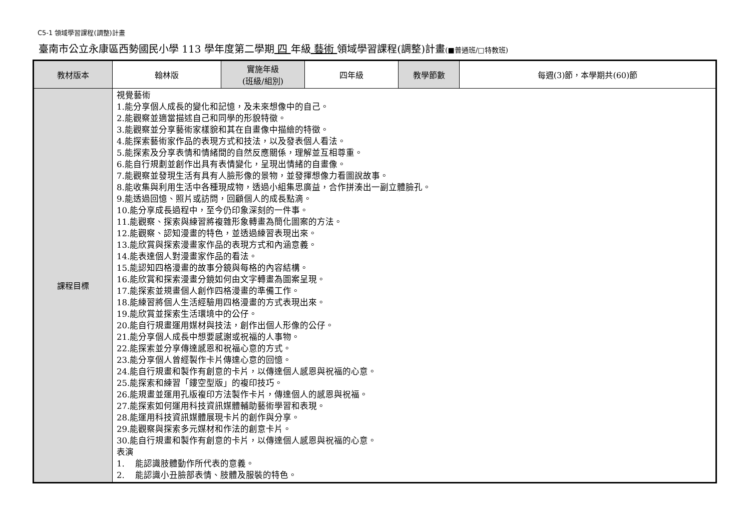C5-1 領域學習課程(調整)計畫
臺南市公立永康區西勢國民小學 113 學年度第二學期 四 年級 藝術 領域學習課程(調整)計畫(■普通班/□特教班)
| 教材版本 | 翰林版 | 實施年級 (班級/組別) | 四年級 | 教學節數 | 每週(3)節，本學期共(60)節 |
| 課程目標 | 視覺藝術 1.能分享個人成長的變化和記憶，及未來想像中的自己。 2.能觀察並適當描述自己和同學的形貌特徵。 3.能觀察並分享藝術家樣貌和其在自畫像中描繪的特徵。 4.能探索藝術家作品的表現方式和技法，以及發表個人看法。 5.能探索及分享表情和情緒間的自然反應關係，理解並互相尊重。 6.能自行規劃並創作出具有表情變化，呈現出情緒的自畫像。 7.能觀察並發現生活有具有人臉形像的景物，並發揮想像力看圖說故事。 8.能收集與利用生活中各種現成物，透過小組集思廣益，合作拼湊出一副立體臉孔。 9.能透過回憶、照片或訪問，回顧個人的成長點滴。 10.能分享成長過程中，至今仍印象深刻的一件事。 11.能觀察、探索與練習將複雜形象轉畫為簡化圖案的方法。 12.能觀察、認知漫畫的特色，並透過練習表現出來。 13.能欣賞與探索漫畫家作品的表現方式和內涵意義。 14.能表達個人對漫畫家作品的看法。 15.能認知四格漫畫的故事分鏡與每格的內容結構。 16.能欣賞和探索漫畫分鏡如何由文字轉畫為圖案呈現。 17.能探索並規畫個人創作四格漫畫的準備工作。 18.能練習將個人生活經驗用四格漫畫的方式表現出來。 19.能欣賞並探索生活環境中的公仔。 20.能自行規畫運用媒材與技法，創作出個人形像的公仔。 21.能分享個人成長中想要感謝或祝福的人事物。 22.能探索並分享傳達感恩和祝福心意的方式。 23.能分享個人曾經製作卡片傳達心意的回憶。 24.能自行規畫和製作有創意的卡片，以傳達個人感恩與祝福的心意。 25.能探索和練習「鏤空型版」的複印技巧。 26.能規畫並運用孔版複印方法製作卡片，傳達個人的感恩與祝福。 27.能探索如何運用科技資訊媒體輔助藝術學習和表現。 28.能運用科技資訊媒體展現卡片的創作與分享。 29.能觀察與探索多元媒材和作法的創意卡片。 30.能自行規畫和製作有創意的卡片，以傳達個人感恩與祝福的心意。 表演 1. 能認識肢體動作所代表的意義。 2. 能認識小丑臉部表情、肢體及服裝的特色。 | | | | |